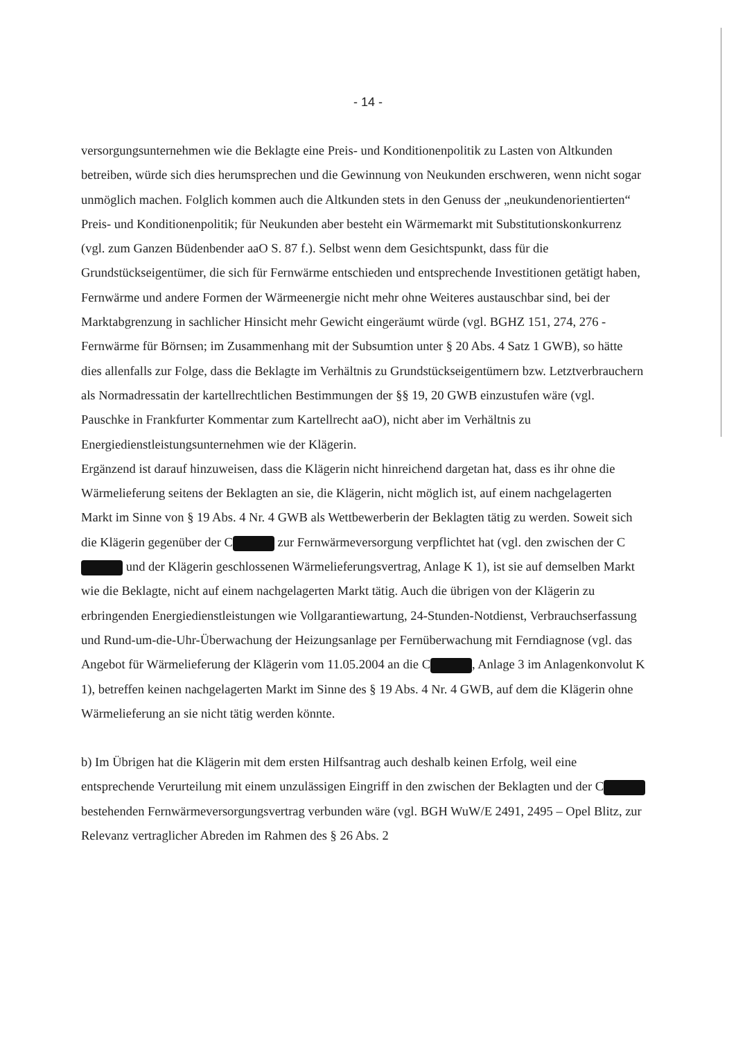- 14 -
versorgungsunternehmen wie die Beklagte eine Preis- und Konditionenpolitik zu Lasten von Altkunden betreiben, würde sich dies herumsprechen und die Gewinnung von Neukunden erschweren, wenn nicht sogar unmöglich machen. Folglich kommen auch die Altkunden stets in den Genuss der „neukundenorientierten“ Preis- und Konditionenpolitik; für Neukunden aber besteht ein Wärmemarkt mit Substitutionskonkurrenz (vgl. zum Ganzen Büdenbender aaO S. 87 f.). Selbst wenn dem Gesichtspunkt, dass für die Grundstückseigentümer, die sich für Fernwärme entschieden und entsprechende Investitionen getätigt haben, Fernwärme und andere Formen der Wärmeenergie nicht mehr ohne Weiteres austauschbar sind, bei der Marktabgrenzung in sachlicher Hinsicht mehr Gewicht eingeräumt würde (vgl. BGHZ 151, 274, 276 - Fernwärme für Börnsen; im Zusammenhang mit der Subsumtion unter § 20 Abs. 4 Satz 1 GWB), so hätte dies allenfalls zur Folge, dass die Beklagte im Verhältnis zu Grundstückseigentümern bzw. Letztverbrauchern als Normadressatin der kartellrechtlichen Bestimmungen der §§ 19, 20 GWB einzustufen wäre (vgl. Pauschke in Frankfurter Kommentar zum Kartellrecht aaO), nicht aber im Verhältnis zu Energiedienstleistungsunternehmen wie der Klägerin.
Ergänzend ist darauf hinzuweisen, dass die Klägerin nicht hinreichend dargetan hat, dass es ihr ohne die Wärmelieferung seitens der Beklagten an sie, die Klägerin, nicht möglich ist, auf einem nachgelagerten Markt im Sinne von § 19 Abs. 4 Nr. 4 GWB als Wettbewerberin der Beklagten tätig zu werden. Soweit sich die Klägerin gegenüber der C zur Fernwärmeversorgung verpflichtet hat (vgl. den zwischen der C und der Klägerin geschlossenen Wärmelieferungsvertrag, Anlage K 1), ist sie auf demselben Markt wie die Beklagte, nicht auf einem nachgelagerten Markt tätig. Auch die übrigen von der Klägerin zu erbringenden Energiedienstleistungen wie Vollgarantiewartung, 24-Stunden-Notdienst, Verbrauchserfassung und Rund-um-die-Uhr-Überwachung der Heizungsanlage per Fernüberwachung mit Ferndiagnose (vgl. das Angebot für Wärmelieferung der Klägerin vom 11.05.2004 an die C , Anlage 3 im Anlagenkonvolut K 1), betreffen keinen nachgelagerten Markt im Sinne des § 19 Abs. 4 Nr. 4 GWB, auf dem die Klägerin ohne Wärmelieferung an sie nicht tätig werden könnte.
b) Im Übrigen hat die Klägerin mit dem ersten Hilfsantrag auch deshalb keinen Erfolg, weil eine entsprechende Verurteilung mit einem unzulässigen Eingriff in den zwischen der Beklagten und der C bestehenden Fernwärmeversorgungsvertrag verbunden wäre (vgl. BGH WuW/E 2491, 2495 – Opel Blitz, zur Relevanz vertraglicher Abreden im Rahmen des § 26 Abs. 2